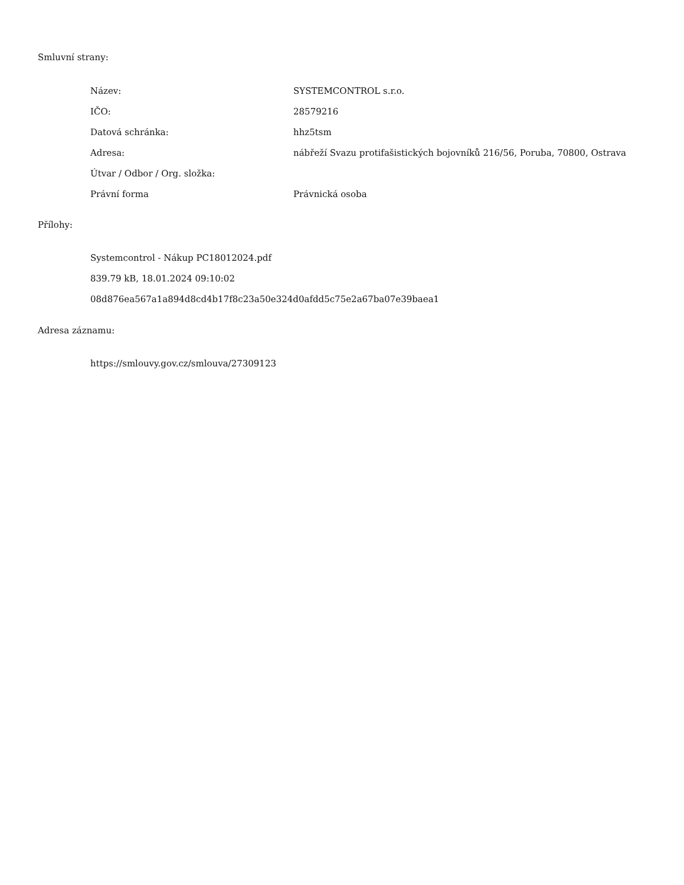Smluvní strany:
| Název: | SYSTEMCONTROL s.r.o. |
| IČO: | 28579216 |
| Datová schránka: | hhz5tsm |
| Adresa: | nábřeží Svazu protifašistických bojovníků 216/56, Poruba, 70800, Ostrava |
| Útvar / Odbor / Org. složka: | |
| Právní forma | Právnická osoba |
Přílohy:
Systemcontrol - Nákup PC18012024.pdf
839.79 kB, 18.01.2024 09:10:02
08d876ea567a1a894d8cd4b17f8c23a50e324d0afdd5c75e2a67ba07e39baea1
Adresa záznamu:
https://smlouvy.gov.cz/smlouva/27309123